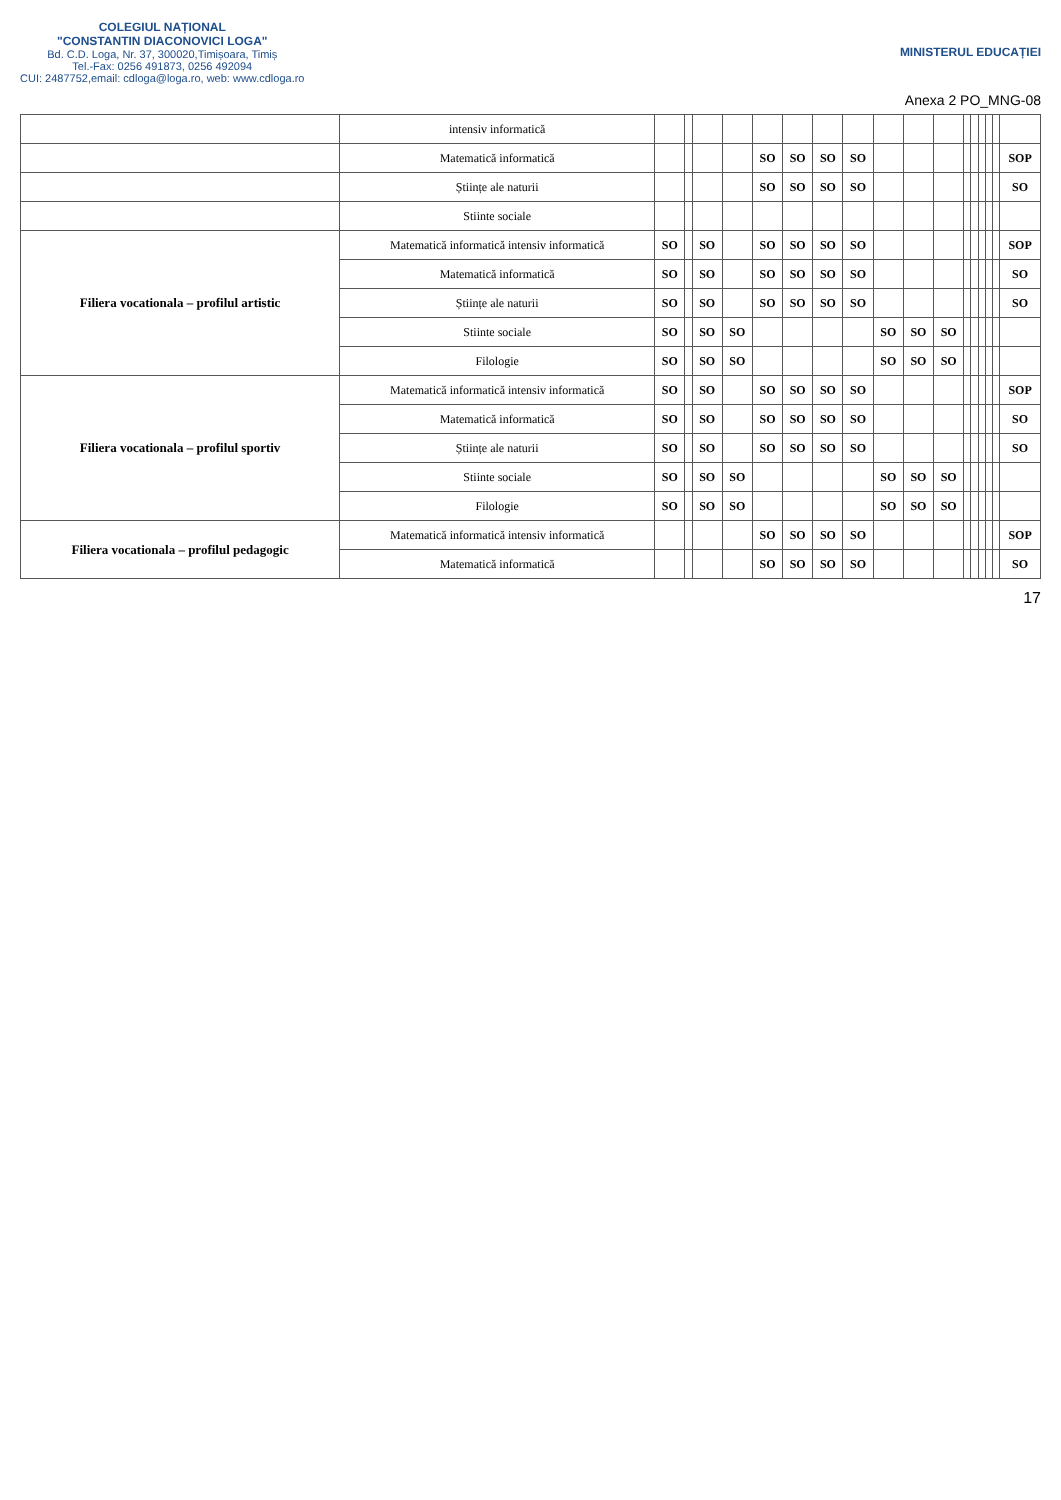COLEGIUL NAȚIONAL
"CONSTANTIN DIACONOVICI LOGA"
Bd. C.D. Loga, Nr. 37, 300020,Timișoara, Timiș
Tel.-Fax: 0256 491873, 0256 492094
CUI: 2487752,email: cdloga@loga.ro, web: www.cdloga.ro
MINISTERUL EDUCAȚIEI
Anexa 2 PO_MNG-08
| | intensiv informatică | | | | | | | | | | | | | | | | | |
| | Matematică informatică | | | | | SO | SO | SO | SO | | | | | | | | | SOP |
| | Științe ale naturii | | | | | SO | SO | SO | SO | | | | | | | | | SO |
| | Stiinte sociale | | | | | | | | | | | | | | | | | |
| Filiera vocationala – profilul artistic | Matematică informatică intensiv informatică | SO | | SO | | SO | SO | SO | SO | | | | | | | | | SOP |
| | Matematică informatică | SO | | SO | | SO | SO | SO | SO | | | | | | | | | SO |
| | Științe ale naturii | SO | | SO | | SO | SO | SO | SO | | | | | | | | | SO |
| | Stiinte sociale | SO | | SO | SO | | | | | SO | SO | SO | | | | | | |
| | Filologie | SO | | SO | SO | | | | | SO | SO | SO | | | | | | |
| Filiera vocationala – profilul sportiv | Matematică informatică intensiv informatică | SO | | SO | | SO | SO | SO | SO | | | | | | | | | SOP |
| | Matematică informatică | SO | | SO | | SO | SO | SO | SO | | | | | | | | | SO |
| | Științe ale naturii | SO | | SO | | SO | SO | SO | SO | | | | | | | | | SO |
| | Stiinte sociale | SO | | SO | SO | | | | | SO | SO | SO | | | | | | |
| | Filologie | SO | | SO | SO | | | | | SO | SO | SO | | | | | | |
| Filiera vocationala – profilul pedagogic | Matematică informatică intensiv informatică | | | | | SO | SO | SO | SO | | | | | | | | | SOP |
| | Matematică informatică | | | | | SO | SO | SO | SO | | | | | | | | | SO |
17